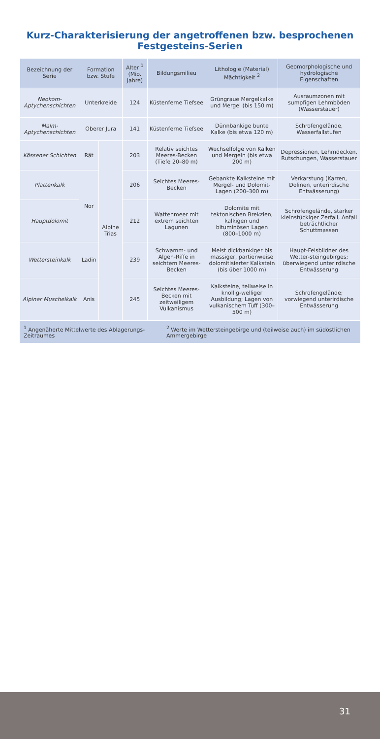Kurz-Charakterisierung der angetroffenen bzw. besprochenen Festgesteins-Serien
| Bezeichnung der Serie | Formation bzw. Stufe | | Alter <sup>1</sup> (Mio. Jahre) | Bildungsmilieu | Lithologie (Material) Mächtigkeit <sup>2</sup> | Geomorphologische und hydrologische Eigenschaften |
| --- | --- | --- | --- | --- | --- | --- |
| Neokom-Aptychenschichten | Unterkreide | | 124 | Küstenferne Tiefsee | Grüngraue Mergelkalke und Mergel (bis 150 m) | Ausraumzonen mit sumpfigen Lehmböden (Wasserstauer) |
| Malm-Aptychenschichten | Oberer Jura | | 141 | Küstenferne Tiefsee | Dünnbankige bunte Kalke (bis etwa 120 m) | Schrofengelände, Wasserfallstufen |
| Kössener Schichten | Rät | Alpine Trias | 203 | Relativ seichtes Meeres-Becken (Tiefe 20–80 m) | Wechselfolge von Kalken und Mergeln (bis etwa 200 m) | Depressionen, Lehmdecken, Rutschungen, Wasserstauer |
| Plattenkalk | Nor | | 206 | Seichtes Meeres-Becken | Gebankte Kalksteine mit Mergel- und Dolomit-Lagen (200–300 m) | Verkarstung (Karren, Dolinen, unterirdische Entwässerung) |
| Hauptdolomit | | | 212 | Wattenmeer mit extrem seichten Lagunen | Dolomite mit tektonischen Brekzien, kalkigen und bituminösen Lagen (800–1000 m) | Schrofengelände, starker kleinstückiger Zerfall, Anfall beträchtlicher Schuttmassen |
| Wettersteinkalk | Ladin | | 239 | Schwamm- und Algen-Riffe in seichtem Meeres-Becken | Meist dickbankiger bis massiger, partienweise dolomitisierter Kalkstein (bis über 1000 m) | Haupt-Felsbildner des Wetter-steingebirges; überwiegend unterirdische Entwässerung |
| Alpiner Muschelkalk | Anis | | 245 | Seichtes Meeres-Becken mit zeitweiligem Vulkanismus | Kalksteine, teilweise in knollig-welliger Ausbildung; Lagen von vulkanischem Tuff (300–500 m) | Schrofengelände; vorwiegend unterirdische Entwässerung |
<sup>1</sup> Angenäherte Mittelwerte des Ablagerungs-Zeitraumes <sup>2</sup> Werte im Wettersteingebirge und (teilweise auch) im südöstlichen Ammergebirge
31